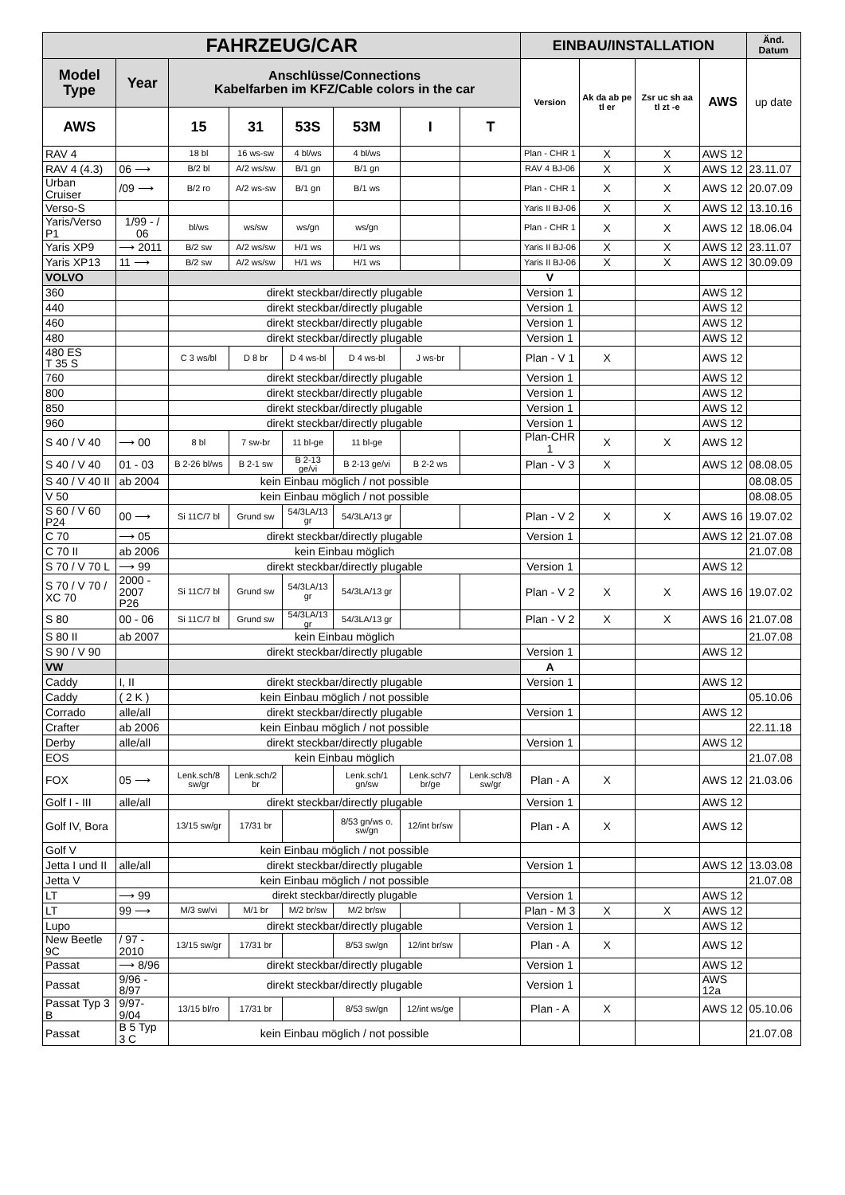| FAHRZEUG/CAR | | | | | | | | EINBAU/INSTALLATION | | | | Änd. Datum |
| --- | --- | --- | --- | --- | --- | --- | --- | --- | --- | --- | --- | --- |
| Model Type | Year | Anschlüsse/Connections Kabelfarben im KFZ/Cable colors in the car | | | | | | Version | Ak da ab pe tl er | Zsr uc sh aa tl zt -e | AWS | up date |
| AWS | | 15 | 31 | 53S | 53M | I | T | | | | | |
| RAV 4 | | 18 bl | 16 ws-sw | 4 bl/ws | 4 bl/ws | | | Plan - CHR 1 | X | X | AWS 12 | |
| RAV 4 (4.3) | 06 ⟶ | B/2 bl | A/2 ws/sw | B/1 gn | B/1 gn | | | RAV 4 BJ-06 | X | X | AWS 12 | 23.11.07 |
| Urban Cruiser | /09 ⟶ | B/2 ro | A/2 ws-sw | B/1 gn | B/1 ws | | | Plan - CHR 1 | X | X | AWS 12 | 20.07.09 |
| Verso-S | | | | | | | | Yaris II BJ-06 | X | X | AWS 12 | 13.10.16 |
| Yaris/Verso P1 | 1/99 - / 06 | bl/ws | ws/sw | ws/gn | ws/gn | | | Plan - CHR 1 | X | X | AWS 12 | 18.06.04 |
| Yaris XP9 | ⟶ 2011 | B/2 sw | A/2 ws/sw | H/1 ws | H/1 ws | | | Yaris II BJ-06 | X | X | AWS 12 | 23.11.07 |
| Yaris XP13 | 11 ⟶ | B/2 sw | A/2 ws/sw | H/1 ws | H/1 ws | | | Yaris II BJ-06 | X | X | AWS 12 | 30.09.09 |
| VOLVO | | | | | | | | V | | | | |
| 360 | | direkt steckbar/directly plugable | | | | | | Version 1 | | | AWS 12 | |
| 440 | | direkt steckbar/directly plugable | | | | | | Version 1 | | | AWS 12 | |
| 460 | | direkt steckbar/directly plugable | | | | | | Version 1 | | | AWS 12 | |
| 480 | | direkt steckbar/directly plugable | | | | | | Version 1 | | | AWS 12 | |
| 480 ES T 35 S | | C 3 ws/bl | D 8 br | D 4 ws-bl | D 4 ws-bl | J ws-br | | Plan - V 1 | X | | AWS 12 | |
| 760 | | direkt steckbar/directly plugable | | | | | | Version 1 | | | AWS 12 | |
| 800 | | direkt steckbar/directly plugable | | | | | | Version 1 | | | AWS 12 | |
| 850 | | direkt steckbar/directly plugable | | | | | | Version 1 | | | AWS 12 | |
| 960 | | direkt steckbar/directly plugable | | | | | | Version 1 | | | AWS 12 | |
| S 40 / V 40 | ⟶ 00 | 8 bl | 7 sw-br | 11 bl-ge | 11 bl-ge | | | Plan-CHR 1 | X | X | AWS 12 | |
| S 40 / V 40 | 01 - 03 | B 2-26 bl/ws | B 2-1 sw | B 2-13 ge/vi | B 2-13 ge/vi | B 2-2 ws | | Plan - V 3 | X | | AWS 12 | 08.08.05 |
| S 40 / V 40 II | ab 2004 | kein Einbau möglich / not possible | | | | | | | | | | 08.08.05 |
| V 50 | | kein Einbau möglich / not possible | | | | | | | | | | 08.08.05 |
| S 60 / V 60 P24 | 00 ⟶ | Si 11C/7 bl | Grund sw | 54/3LA/13 gr | 54/3LA/13 gr | | | Plan - V 2 | X | X | AWS 16 | 19.07.02 |
| C 70 | ⟶ 05 | direkt steckbar/directly plugable | | | | | | Version 1 | | | AWS 12 | 21.07.08 |
| C 70 II | ab 2006 | kein Einbau möglich | | | | | | | | | | 21.07.08 |
| S 70 / V 70 L | ⟶ 99 | direkt steckbar/directly plugable | | | | | | Version 1 | | | AWS 12 | |
| S 70 / V 70 / XC 70 | 2000 - 2007 P26 | Si 11C/7 bl | Grund sw | 54/3LA/13 gr | 54/3LA/13 gr | | | Plan - V 2 | X | X | AWS 16 | 19.07.02 |
| S 80 | 00 - 06 | Si 11C/7 bl | Grund sw | 54/3LA/13 gr | 54/3LA/13 gr | | | Plan - V 2 | X | X | AWS 16 | 21.07.08 |
| S 80 II | ab 2007 | kein Einbau möglich | | | | | | | | | | 21.07.08 |
| S 90 / V 90 | | direkt steckbar/directly plugable | | | | | | Version 1 | | | AWS 12 | |
| VW | | | | | | | | A | | | | |
| Caddy | I, II | direkt steckbar/directly plugable | | | | | | Version 1 | | | AWS 12 | |
| Caddy | ( 2 K ) | kein Einbau möglich / not possible | | | | | | | | | | 05.10.06 |
| Corrado | alle/all | direkt steckbar/directly plugable | | | | | | Version 1 | | | AWS 12 | |
| Crafter | ab 2006 | kein Einbau möglich / not possible | | | | | | | | | | 22.11.18 |
| Derby | alle/all | direkt steckbar/directly plugable | | | | | | Version 1 | | | AWS 12 | |
| EOS | | kein Einbau möglich | | | | | | | | | | 21.07.08 |
| FOX | 05 ⟶ | Lenk.sch/8 sw/gr | Lenk.sch/2 br | | Lenk.sch/1 gn/sw | Lenk.sch/7 br/ge | Lenk.sch/8 sw/gr | Plan - A | X | | AWS 12 | 21.03.06 |
| Golf I - III | alle/all | direkt steckbar/directly plugable | | | | | | Version 1 | | | AWS 12 | |
| Golf IV, Bora | | 13/15 sw/gr | 17/31 br | | 8/53 gn/ws o. sw/gn | 12/int br/sw | | Plan - A | X | | AWS 12 | |
| Golf V | | kein Einbau möglich / not possible | | | | | | | | | | |
| Jetta I und II | alle/all | direkt steckbar/directly plugable | | | | | | Version 1 | | | AWS 12 | 13.03.08 |
| Jetta V | | kein Einbau möglich / not possible | | | | | | | | | | 21.07.08 |
| LT | ⟶ 99 | direkt steckbar/directly plugable | | | | | | Version 1 | | | AWS 12 | |
| LT | 99 ⟶ | M/3 sw/vi | M/1 br | M/2 br/sw | M/2 br/sw | | | Plan - M 3 | X | X | AWS 12 | |
| Lupo | | direkt steckbar/directly plugable | | | | | | Version 1 | | | AWS 12 | |
| New Beetle 9C | / 97 - 2010 | 13/15 sw/gr | 17/31 br | | 8/53 sw/gn | 12/int br/sw | | Plan - A | X | | AWS 12 | |
| Passat | ⟶ 8/96 | direkt steckbar/directly plugable | | | | | | Version 1 | | | AWS 12 | |
| Passat | 9/96 - 8/97 | direkt steckbar/directly plugable | | | | | | Version 1 | | | AWS 12a | |
| Passat Typ 3 B | 9/97- 9/04 | 13/15 bl/ro | 17/31 br | | 8/53 sw/gn | 12/int ws/ge | | Plan - A | X | | AWS 12 | 05.10.06 |
| Passat | B 5 Typ 3 C | kein Einbau möglich / not possible | | | | | | | | | | 21.07.08 |